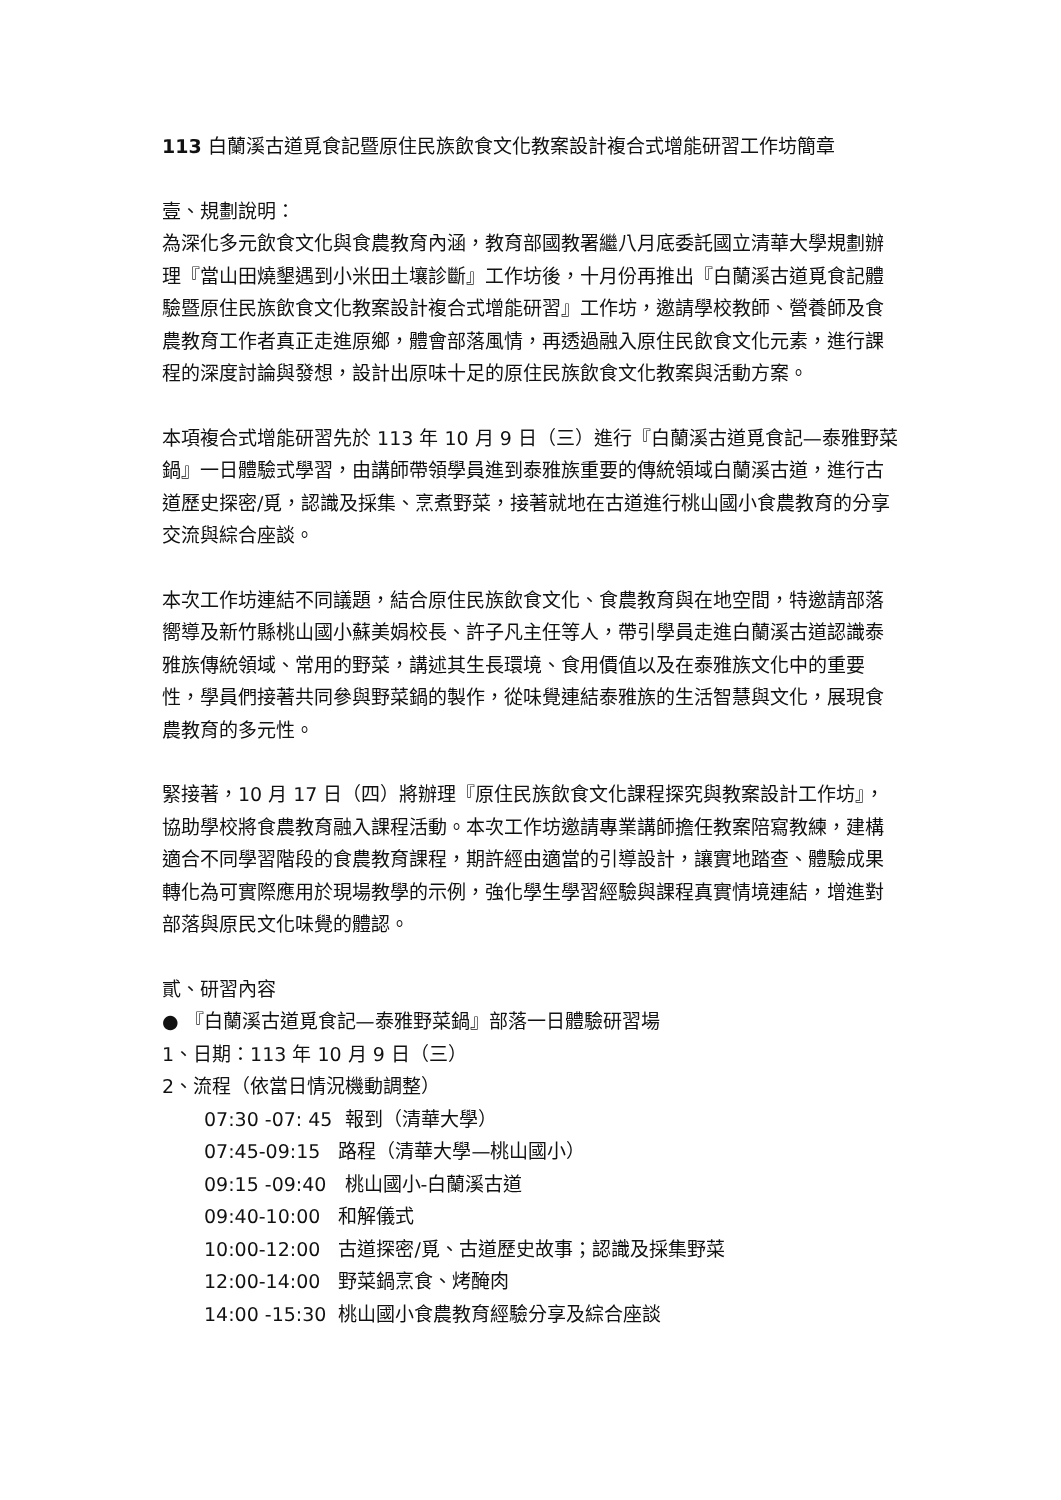113 白蘭溪古道覓食記暨原住民族飲食文化教案設計複合式增能研習工作坊簡章
壹、規劃說明：
為深化多元飲食文化與食農教育內涵，教育部國教署繼八月底委託國立清華大學規劃辦理『當山田燒墾遇到小米田土壤診斷』工作坊後，十月份再推出『白蘭溪古道覓食記體驗暨原住民族飲食文化教案設計複合式增能研習』工作坊，邀請學校教師、營養師及食農教育工作者真正走進原鄉，體會部落風情，再透過融入原住民飲食文化元素，進行課程的深度討論與發想，設計出原味十足的原住民族飲食文化教案與活動方案。
本項複合式增能研習先於 113 年 10 月 9 日（三）進行『白蘭溪古道覓食記—泰雅野菜鍋』一日體驗式學習，由講師帶領學員進到泰雅族重要的傳統領域白蘭溪古道，進行古道歷史探密/覓，認識及採集、烹煮野菜，接著就地在古道進行桃山國小食農教育的分享交流與綜合座談。
本次工作坊連結不同議題，結合原住民族飲食文化、食農教育與在地空間，特邀請部落嚮導及新竹縣桃山國小蘇美娟校長、許子凡主任等人，帶引學員走進白蘭溪古道認識泰雅族傳統領域、常用的野菜，講述其生長環境、食用價值以及在泰雅族文化中的重要性，學員們接著共同參與野菜鍋的製作，從味覺連結泰雅族的生活智慧與文化，展現食農教育的多元性。
緊接著，10 月 17 日（四）將辦理『原住民族飲食文化課程探究與教案設計工作坊』，協助學校將食農教育融入課程活動。本次工作坊邀請專業講師擔任教案陪寫教練，建構適合不同學習階段的食農教育課程，期許經由適當的引導設計，讓實地踏查、體驗成果轉化為可實際應用於現場教學的示例，強化學生學習經驗與課程真實情境連結，增進對部落與原民文化味覺的體認。
貳、研習內容
● 『白蘭溪古道覓食記—泰雅野菜鍋』部落一日體驗研習場
1、日期：113 年 10 月 9 日（三）
2、流程（依當日情況機動調整）
07:30 -07: 45 報到（清華大學）
07:45-09:15 路程（清華大學—桃山國小）
09:15 -09:40 桃山國小-白蘭溪古道
09:40-10:00 和解儀式
10:00-12:00 古道探密/覓、古道歷史故事；認識及採集野菜
12:00-14:00 野菜鍋烹食、烤醃肉
14:00 -15:30 桃山國小食農教育經驗分享及綜合座談